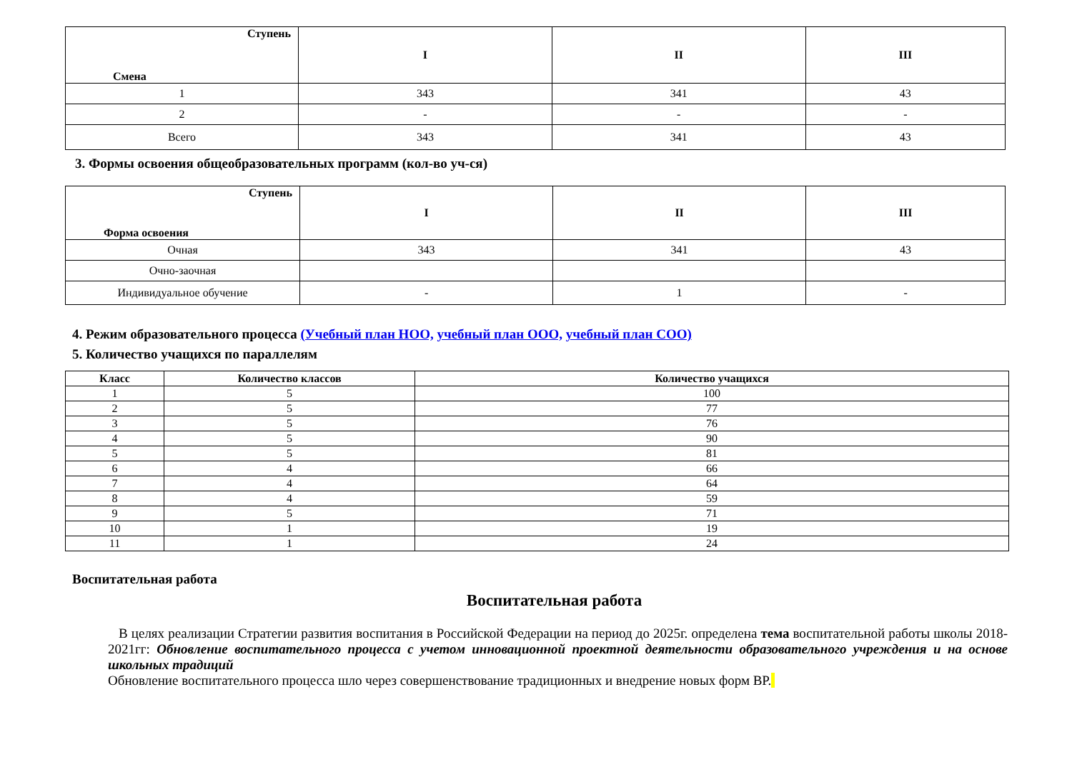| Ступень Смена | I | II | III |
| --- | --- | --- | --- |
| 1 | 343 | 341 | 43 |
| 2 | - | - | - |
| Всего | 343 | 341 | 43 |
3. Формы освоения общеобразовательных программ (кол-во уч-ся)
| Ступень Форма освоения | I | II | III |
| --- | --- | --- | --- |
| Очная | 343 | 341 | 43 |
| Очно-заочная | | | |
| Индивидуальное обучение | - | 1 | - |
4. Режим образовательного процесса (Учебный план НОО, учебный план ООО, учебный план СОО)
5. Количество учащихся по параллелям
| Класс | Количество классов | Количество учащихся |
| --- | --- | --- |
| 1 | 5 | 100 |
| 2 | 5 | 77 |
| 3 | 5 | 76 |
| 4 | 5 | 90 |
| 5 | 5 | 81 |
| 6 | 4 | 66 |
| 7 | 4 | 64 |
| 8 | 4 | 59 |
| 9 | 5 | 71 |
| 10 | 1 | 19 |
| 11 | 1 | 24 |
Воспитательная работа
Воспитательная работа
В целях реализации Стратегии развития воспитания в Российской Федерации на период до 2025г. определена тема воспитательной работы школы 2018-2021гг: Обновление воспитательного процесса с учетом инновационной проектной деятельности образовательного учреждения и на основе школьных традиций
Обновление воспитательного процесса шло через совершенствование традиционных и внедрение новых форм ВР.